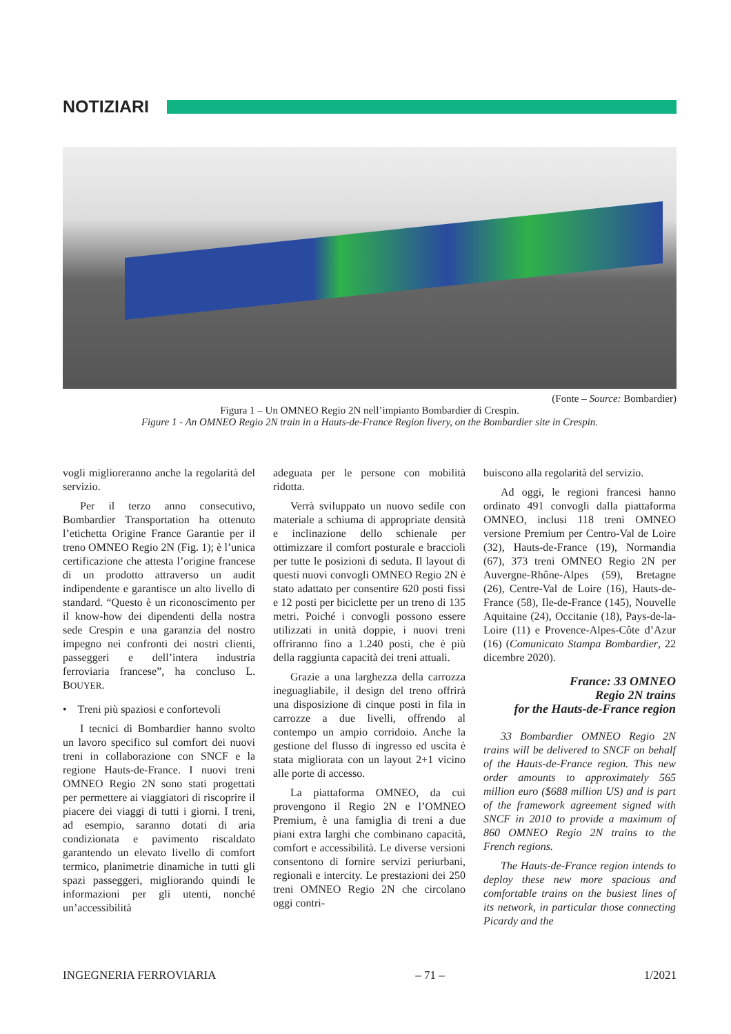NOTIZIARI
(Fonte – Source: Bombardier)
Figura 1 – Un OMNEO Regio 2N nell’impianto Bombardier di Crespin.
Figure 1 - An OMNEO Regio 2N train in a Hauts-de-France Region livery, on the Bombardier site in Crespin.
vogli miglioreranno anche la regolarità del servizio.
Per il terzo anno consecutivo, Bombardier Transportation ha ottenuto l’etichetta Origine France Garantie per il treno OMNEO Regio 2N (Fig. 1); è l’unica certificazione che attesta l’origine francese di un prodotto attraverso un audit indipendente e garantisce un alto livello di standard. “Questo è un riconoscimento per il know-how dei dipendenti della nostra sede Crespin e una garanzia del nostro impegno nei confronti dei nostri clienti, passeggeri e dell’intera industria ferroviaria francese”, ha concluso L. BOUYER.
• Treni più spaziosi e confortevoli
I tecnici di Bombardier hanno svolto un lavoro specifico sul comfort dei nuovi treni in collaborazione con SNCF e la regione Hauts-de-France. I nuovi treni OMNEO Regio 2N sono stati progettati per permettere ai viaggiatori di riscoprire il piacere dei viaggi di tutti i giorni. I treni, ad esempio, saranno dotati di aria condizionata e pavimento riscaldato garantendo un elevato livello di comfort termico, planimetrie dinamiche in tutti gli spazi passeggeri, migliorando quindi le informazioni per gli utenti, nonché un’accessibilità
adeguata per le persone con mobilità ridotta.
Verrà sviluppato un nuovo sedile con materiale a schiuma di appropriate densità e inclinazione dello schienale per ottimizzare il comfort posturale e braccioli per tutte le posizioni di seduta. Il layout di questi nuovi convogli OMNEO Regio 2N è stato adattato per consentire 620 posti fissi e 12 posti per biciclette per un treno di 135 metri. Poiché i convogli possono essere utilizzati in unità doppie, i nuovi treni offriranno fino a 1.240 posti, che è più della raggiunta capacità dei treni attuali.
Grazie a una larghezza della carrozza ineguagliabile, il design del treno offrirà una disposizione di cinque posti in fila in carrozze a due livelli, offrendo al contempo un ampio corridoio. Anche la gestione del flusso di ingresso ed uscita è stata migliorata con un layout 2+1 vicino alle porte di accesso.
La piattaforma OMNEO, da cui provengono il Regio 2N e l’OMNEO Premium, è una famiglia di treni a due piani extra larghi che combinano capacità, comfort e accessibilità. Le diverse versioni consentono di fornire servizi periurbani, regionali e intercity. Le prestazioni dei 250 treni OMNEO Regio 2N che circolano oggi contri-
buiscono alla regolarità del servizio.
Ad oggi, le regioni francesi hanno ordinato 491 convogli dalla piattaforma OMNEO, inclusi 118 treni OMNEO versione Premium per Centro-Val de Loire (32), Hauts-de-France (19), Normandia (67), 373 treni OMNEO Regio 2N per Auvergne-Rhône-Alpes (59), Bretagne (26), Centre-Val de Loire (16), Hauts-de-France (58), Ile-de-France (145), Nouvelle Aquitaine (24), Occitanie (18), Pays-de-la-Loire (11) e Provence-Alpes-Côte d’Azur (16) (Comunicato Stampa Bombardier, 22 dicembre 2020).
France: 33 OMNEO
Regio 2N trains
for the Hauts-de-France region
33 Bombardier OMNEO Regio 2N trains will be delivered to SNCF on behalf of the Hauts-de-France region. This new order amounts to approximately 565 million euro ($688 million US) and is part of the framework agreement signed with SNCF in 2010 to provide a maximum of 860 OMNEO Regio 2N trains to the French regions.
The Hauts-de-France region intends to deploy these new more spacious and comfortable trains on the busiest lines of its network, in particular those connecting Picardy and the
INGEGNERIA FERROVIARIA – 71 – 1/2021